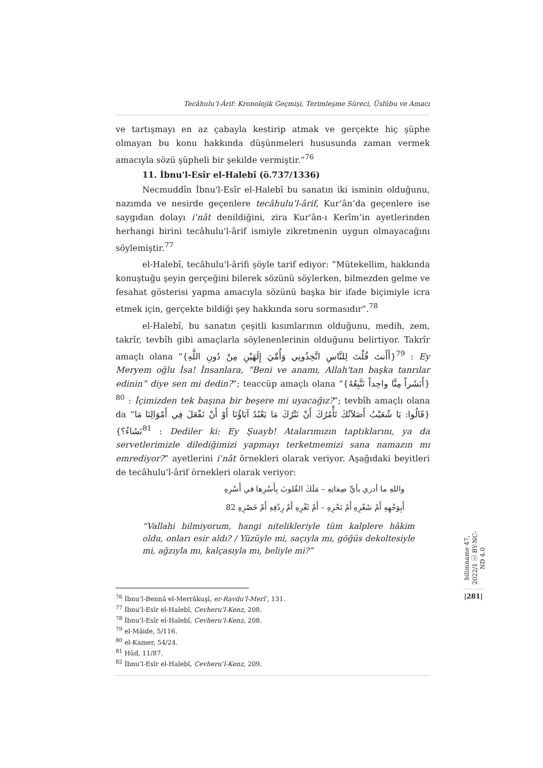Tecâhulu’l-Ârif: Kronolojik Geçmişi, Terimleşme Süreci, Üslûbu ve Amacı
ve tartışmayı en az çabayla kestirip atmak ve gerçekte hiç şüphe olmayan bu konu hakkında düşünmeleri hususunda zaman vermek amacıyla sözü şüpheli bir şekilde vermiştir.”<sup>76</sup>
11. İbnu'l-Esîr el-Halebî (ö.737/1336)
Necmuddîn İbnu'l-Esîr el-Halebî bu sanatın iki isminin olduğunu, nazımda ve nesirde geçenlere tecâhulu’l-ârif, Kur’ân’da geçenlere ise saygıdan dolayı iʿnât denildiğini, zira Kur'ân-ı Kerîm’in ayetlerinden herhangi birini tecâhulu'l-ârif ismiyle zikretmenin uygun olmayacağını söylemiştir.<sup>77</sup>
el-Halebî, tecâhulu'l-ârifi şöyle tarif ediyor: “Mütekellim, hakkında konuştuğu şeyin gerçeğini bilerek sözünü söylerken, bilmezden gelme ve fesahat gösterisi yapma amacıyla sözünü başka bir ifade biçimiyle icra etmek için, gerçekte bildiği şey hakkında soru sormasıdır”.<sup>78</sup>
el-Halebî, bu sanatın çeşitli kısımlarının olduğunu, medih, zem, takrîr, tevbîh gibi amaçlarla söylenenlerinin olduğunu belirtiyor. Takrîr amaçlı olana “{أَأَنتَ قُلْتَ لِلنَّاسِ اتَّخِذُونِي وَأُمِّيَ إِلَهَيْنِ مِنْ دُونِ اللَّهِ}<sup>79</sup> : Ey Meryem oğlu İsa! İnsanlara, “Beni ve anamı, Allah'tan başka tanrılar edinin” diye sen mi dedin?”; teaccüp amaçlı olana “{أَبَشَراً مِنَّا واحِداً نَتَّبِعُهُ}<sup>80</sup> : İçimizden tek başına bir beşere mi uyacağız?”; tevbîh amaçlı olana da “{قَالُوا: يَا شُعَيْبُ أَصَلاَتُكَ تَأْمُرُكَ أَنْ نَتْرُكَ مَا يَعْبُدُ آبَاؤُنَا أَوْ أَنْ نَفْعَلَ فِي أَمْوَالِنَا مَا نَشَاءُ؟}<sup>81</sup> : Dediler ki: Ey Şuayb! Atalarımızın taptıklarını, ya da servetlerimizle dilediğimizi yapmayı terketmemizi sana namazın mı emrediyor?” ayetlerini iʿnât örnekleri olarak veriyor. Aşağıdaki beyitleri de tecâhulu'l-ârif örnekleri olarak veriyor:
واللهِ ما أدري بأيِّ صِفاتِهِ – مَلَكَ القُلوبَ بِأَسْرِها في أَسْرِهِ
أَبِوَجْهِهِ أَمْ شَعْرِهِ أَمْ نَحْرِهِ – أَمْ ثَغْرِهِ أَمْ رِدْفِهِ أَمْ خَصْرِهِ 82
“Vallahi bilmiyorum, hangi nitelikleriyle tüm kalplere hâkim oldu, onları esir aldı? / Yüzüyle mi, saçıyla mı, göğüs dekoltesiyle mi, ağzıyla mı, kalçasıyla mı, beliyle mi?”
<sup>76</sup> İbnu’l-Bennâ el-Merrâkuşî, er-Ravdu’l-Merîʿ, 131.
<sup>77</sup> İbnu’l-Esîr el-Halebî, Cevheru’l-Kenz, 208.
<sup>78</sup> İbnu’l-Esîr el-Halebî, Cevheru’l-Kenz, 208.
<sup>79</sup> el-Mâide, 5/116.
<sup>80</sup> el-Kamer, 54/24.
<sup>81</sup> Hûd, 11/87.
<sup>82</sup> İbnu’l-Esîr el-Halebî, Cevheru’l-Kenz, 209.
bilimname 47, 2022/1 ⓒ BY-NC-ND 4.0
|281|